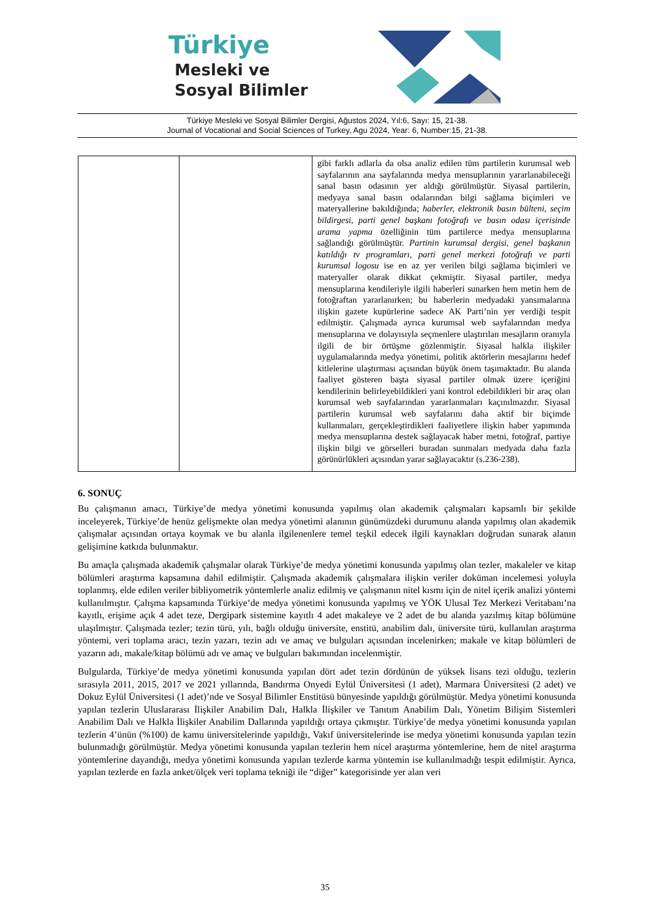Türkiye
Mesleki ve
Sosyal Bilimler
Türkiye Mesleki ve Sosyal Bilimler Dergisi, Ağustos 2024, Yıl:6, Sayı: 15, 21-38.
Journal of Vocational and Social Sciences of Turkey, Agu 2024, Year: 6, Number:15, 21-38.
| | | gibi farklı adlarla da olsa analiz edilen tüm partilerin kurumsal web sayfalarının ana sayfalarında medya mensuplarının yararlanabileceği sanal basın odasının yer aldığı görülmüştür. Siyasal partilerin, medyaya sanal basın odalarından bilgi sağlama biçimleri ve materyallerine bakıldığında; haberler, elektronik basın bülteni, seçim bildirgesi, parti genel başkanı fotoğrafı ve basın odası içerisinde arama yapma özelliğinin tüm partilerce medya mensuplarına sağlandığı görülmüştür. Partinin kurumsal dergisi, genel başkanın katıldığı tv programları, parti genel merkezi fotoğrafı ve parti kurumsal logosu ise en az yer verilen bilgi sağlama biçimleri ve materyaller olarak dikkat çekmiştir. Siyasal partiler, medya mensuplarına kendileriyle ilgili haberleri sunarken hem metin hem de fotoğraftan yararlanırken; bu haberlerin medyadaki yansımalarına ilişkin gazete kupürlerine sadece AK Parti’nin yer verdiği tespit edilmiştir. Çalışmada ayrıca kurumsal web sayfalarından medya mensuplarına ve dolayısıyla seçmenlere ulaştırılan mesajların oranıyla ilgili de bir örtüşme gözlenmiştir. Siyasal halkla ilişkiler uygulamalarında medya yönetimi, politik aktörlerin mesajlarını hedef kitlelerine ulaştırması açısından büyük önem taşımaktadır. Bu alanda faaliyet gösteren başta siyasal partiler olmak üzere içeriğini kendilerinin belirleyebildikleri yani kontrol edebildikleri bir araç olan kurumsal web sayfalarından yararlanmaları kaçınılmazdır. Siyasal partilerin kurumsal web sayfalarını daha aktif bir biçimde kullanmaları, gerçekleştirdikleri faaliyetlere ilişkin haber yapımında medya mensuplarına destek sağlayacak haber metni, fotoğraf, partiye ilişkin bilgi ve görselleri buradan sunmaları medyada daha fazla görünürlükleri açısından yarar sağlayacaktır (s.236-238). |
6. SONUÇ
Bu çalışmanın amacı, Türkiye’de medya yönetimi konusunda yapılmış olan akademik çalışmaları kapsamlı bir şekilde inceleyerek, Türkiye’de henüz gelişmekte olan medya yönetimi alanının günümüzdeki durumunu alanda yapılmış olan akademik çalışmalar açısından ortaya koymak ve bu alanla ilgilenenlere temel teşkil edecek ilgili kaynakları doğrudan sunarak alanın gelişimine katkıda bulunmaktır.
Bu amaçla çalışmada akademik çalışmalar olarak Türkiye’de medya yönetimi konusunda yapılmış olan tezler, makaleler ve kitap bölümleri araştırma kapsamına dahil edilmiştir. Çalışmada akademik çalışmalara ilişkin veriler doküman incelemesi yoluyla toplanmış, elde edilen veriler bibliyometrik yöntemlerle analiz edilmiş ve çalışmanın nitel kısmı için de nitel içerik analizi yöntemi kullanılmıştır. Çalışma kapsamında Türkiye’de medya yönetimi konusunda yapılmış ve YÖK Ulusal Tez Merkezi Veritabanı’na kayıtlı, erişime açık 4 adet teze, Dergipark sistemine kayıtlı 4 adet makaleye ve 2 adet de bu alanda yazılmış kitap bölümüne ulaşılmıştır. Çalışmada tezler; tezin türü, yılı, bağlı olduğu üniversite, enstitü, anabilim dalı, üniversite türü, kullanılan araştırma yöntemi, veri toplama aracı, tezin yazarı, tezin adı ve amaç ve bulguları açısından incelenirken; makale ve kitap bölümleri de yazarın adı, makale/kitap bölümü adı ve amaç ve bulguları bakımından incelenmiştir.
Bulgularda, Türkiye’de medya yönetimi konusunda yapılan dört adet tezin dördünün de yüksek lisans tezi olduğu, tezlerin sırasıyla 2011, 2015, 2017 ve 2021 yıllarında, Bandırma Onyedi Eylül Üniversitesi (1 adet), Marmara Üniversitesi (2 adet) ve Dokuz Eylül Üniversitesi (1 adet)’nde ve Sosyal Bilimler Enstitüsü bünyesinde yapıldığı görülmüştür. Medya yönetimi konusunda yapılan tezlerin Uluslararası İlişkiler Anabilim Dalı, Halkla İlişkiler ve Tanıtım Anabilim Dalı, Yönetim Bilişim Sistemleri Anabilim Dalı ve Halkla İlişkiler Anabilim Dallarında yapıldığı ortaya çıkmıştır. Türkiye’de medya yönetimi konusunda yapılan tezlerin 4’ünün (%100) de kamu üniversitelerinde yapıldığı, Vakıf üniversitelerinde ise medya yönetimi konusunda yapılan tezin bulunmadığı görülmüştür. Medya yönetimi konusunda yapılan tezlerin hem nicel araştırma yöntemlerine, hem de nitel araştırma yöntemlerine dayandığı, medya yönetimi konusunda yapılan tezlerde karma yöntemin ise kullanılmadığı tespit edilmiştir. Ayrıca, yapılan tezlerde en fazla anket/ölçek veri toplama tekniği ile “diğer” kategorisinde yer alan veri
35